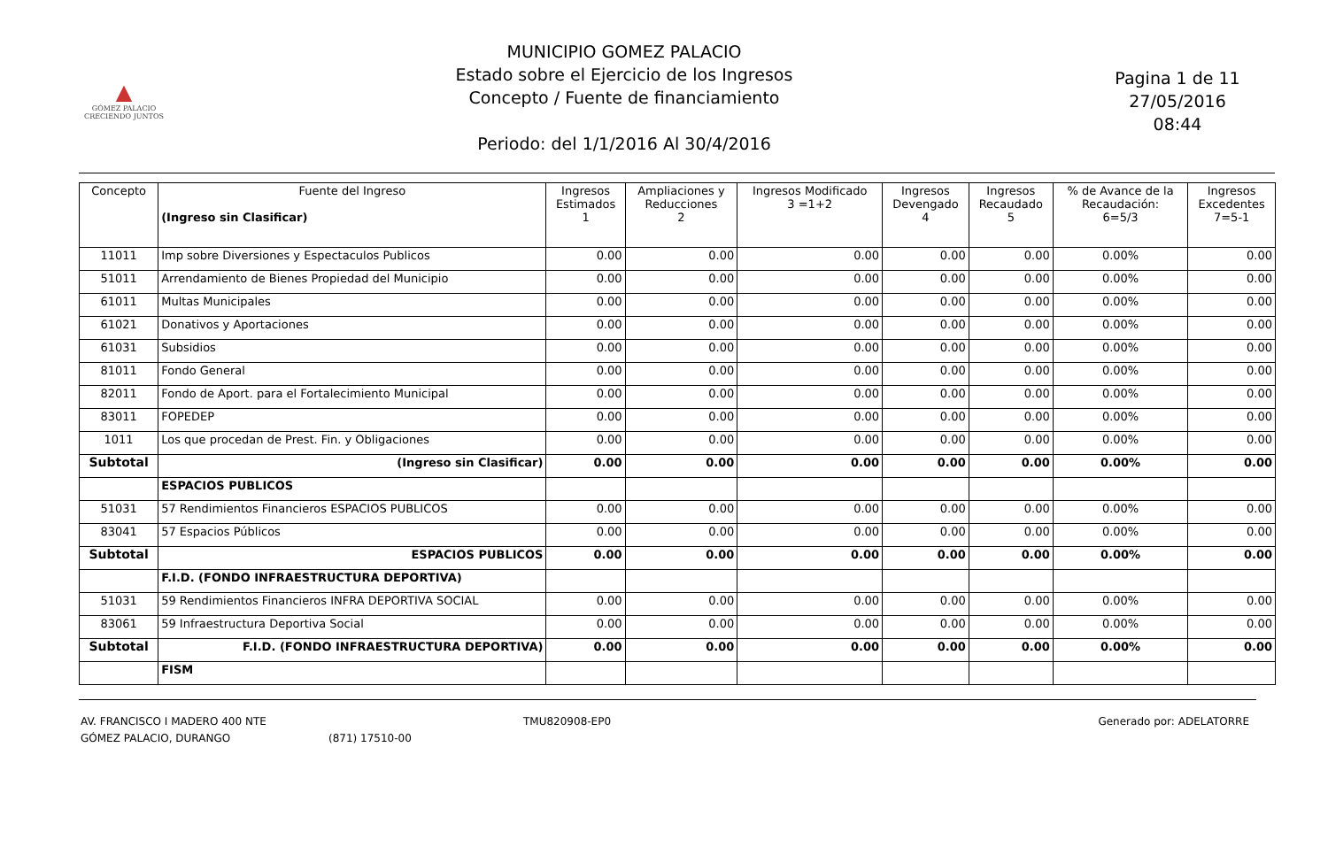▲
GÓMEZ PALACIO
CRECIENDO JUNTOS
MUNICIPIO GOMEZ PALACIO
Estado sobre el Ejercicio de los Ingresos
Concepto / Fuente de financiamiento
Periodo: del 1/1/2016 Al 30/4/2016
Pagina 1 de 11
27/05/2016
08:44
| Concepto | Fuente del Ingreso (Ingreso sin Clasificar) | Ingresos Estimados 1 | Ampliaciones y Reducciones 2 | Ingresos Modificado 3 =1+2 | Ingresos Devengado 4 | Ingresos Recaudado 5 | % de Avance de la Recaudación: 6=5/3 | Ingresos Excedentes 7=5-1 |
| --- | --- | --- | --- | --- | --- | --- | --- | --- |
| 11011 | Imp sobre Diversiones y Espectaculos Publicos | 0.00 | 0.00 | 0.00 | 0.00 | 0.00 | 0.00% | 0.00 |
| 51011 | Arrendamiento de Bienes Propiedad del Municipio | 0.00 | 0.00 | 0.00 | 0.00 | 0.00 | 0.00% | 0.00 |
| 61011 | Multas Municipales | 0.00 | 0.00 | 0.00 | 0.00 | 0.00 | 0.00% | 0.00 |
| 61021 | Donativos y Aportaciones | 0.00 | 0.00 | 0.00 | 0.00 | 0.00 | 0.00% | 0.00 |
| 61031 | Subsidios | 0.00 | 0.00 | 0.00 | 0.00 | 0.00 | 0.00% | 0.00 |
| 81011 | Fondo General | 0.00 | 0.00 | 0.00 | 0.00 | 0.00 | 0.00% | 0.00 |
| 82011 | Fondo de Aport. para el Fortalecimiento Municipal | 0.00 | 0.00 | 0.00 | 0.00 | 0.00 | 0.00% | 0.00 |
| 83011 | FOPEDEP | 0.00 | 0.00 | 0.00 | 0.00 | 0.00 | 0.00% | 0.00 |
| 1011 | Los que procedan de Prest. Fin. y Obligaciones | 0.00 | 0.00 | 0.00 | 0.00 | 0.00 | 0.00% | 0.00 |
| Subtotal | (Ingreso sin Clasificar) | 0.00 | 0.00 | 0.00 | 0.00 | 0.00 | 0.00% | 0.00 |
| | ESPACIOS PUBLICOS | | | | | | | |
| 51031 | 57 Rendimientos Financieros ESPACIOS PUBLICOS | 0.00 | 0.00 | 0.00 | 0.00 | 0.00 | 0.00% | 0.00 |
| 83041 | 57 Espacios Públicos | 0.00 | 0.00 | 0.00 | 0.00 | 0.00 | 0.00% | 0.00 |
| Subtotal | ESPACIOS PUBLICOS | 0.00 | 0.00 | 0.00 | 0.00 | 0.00 | 0.00% | 0.00 |
| | F.I.D. (FONDO INFRAESTRUCTURA DEPORTIVA) | | | | | | | |
| 51031 | 59 Rendimientos Financieros INFRA DEPORTIVA SOCIAL | 0.00 | 0.00 | 0.00 | 0.00 | 0.00 | 0.00% | 0.00 |
| 83061 | 59 Infraestructura Deportiva Social | 0.00 | 0.00 | 0.00 | 0.00 | 0.00 | 0.00% | 0.00 |
| Subtotal | F.I.D. (FONDO INFRAESTRUCTURA DEPORTIVA) | 0.00 | 0.00 | 0.00 | 0.00 | 0.00 | 0.00% | 0.00 |
| | FISM | | | | | | | |
AV. FRANCISCO I MADERO 400 NTE
GÓMEZ PALACIO, DURANGO
(871) 17510-00 TMU820908-EP0 Generado por: ADELATORRE